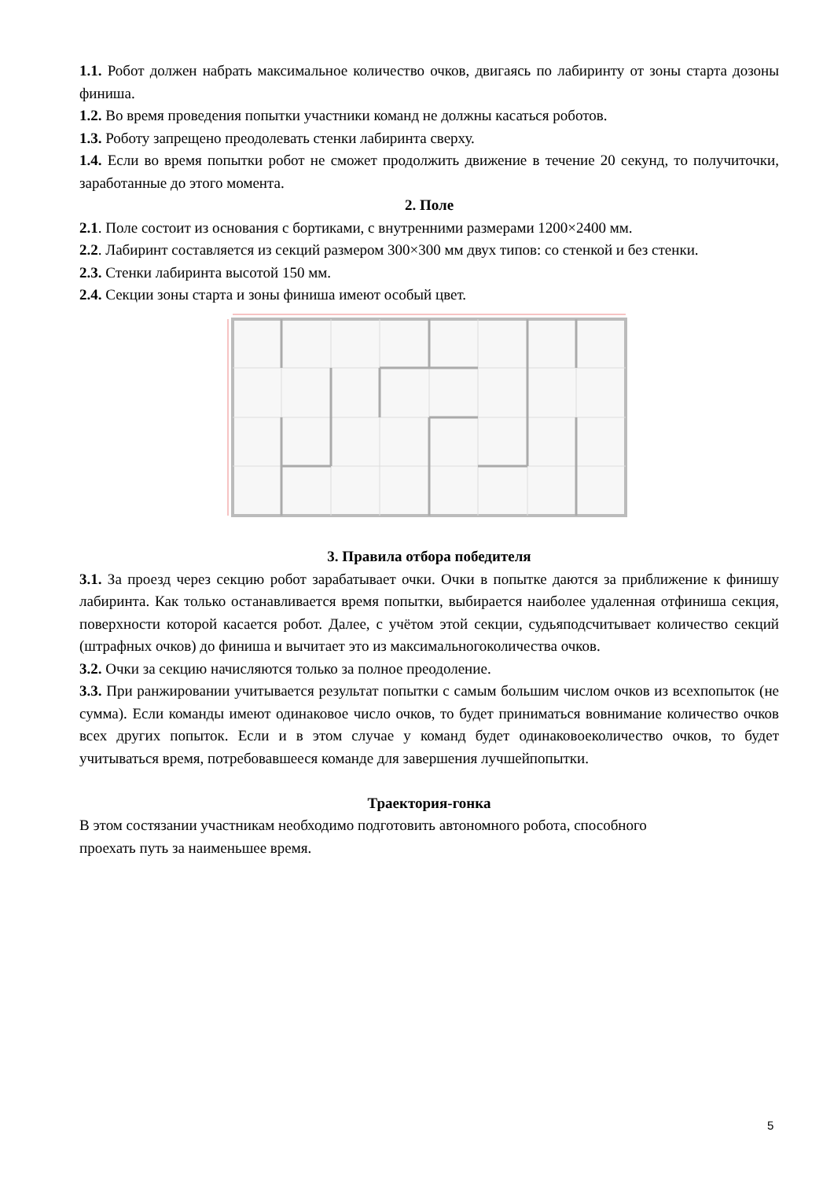1.1. Робот должен набрать максимальное количество очков, двигаясь по лабиринту от зоны старта дозоны финиша.
1.2. Во время проведения попытки участники команд не должны касаться роботов.
1.3. Роботу запрещено преодолевать стенки лабиринта сверху.
1.4. Если во время попытки робот не сможет продолжить движение в течение 20 секунд, то получиточки, заработанные до этого момента.
2. Поле
2.1. Поле состоит из основания с бортиками, с внутренними размерами 1200×2400 мм.
2.2. Лабиринт составляется из секций размером 300×300 мм двух типов: со стенкой и без стенки.
2.3. Стенки лабиринта высотой 150 мм.
2.4. Секции зоны старта и зоны финиша имеют особый цвет.
3. Правила отбора победителя
3.1. За проезд через секцию робот зарабатывает очки. Очки в попытке даются за приближение к финишу лабиринта. Как только останавливается время попытки, выбирается наиболее удаленная отфиниша секция, поверхности которой касается робот. Далее, с учётом этой секции, судьяподсчитывает количество секций (штрафных очков) до финиша и вычитает это из максимальногоколичества очков.
3.2. Очки за секцию начисляются только за полное преодоление.
3.3. При ранжировании учитывается результат попытки с самым большим числом очков из всехпопыток (не сумма). Если команды имеют одинаковое число очков, то будет приниматься вовнимание количество очков всех других попыток. Если и в этом случае у команд будет одинаковоеколичество очков, то будет учитываться время, потребовавшееся команде для завершения лучшейпопытки.
Траектория-гонка
В этом состязании участникам необходимо подготовить автономного робота, способного
проехать путь за наименьшее время.
5